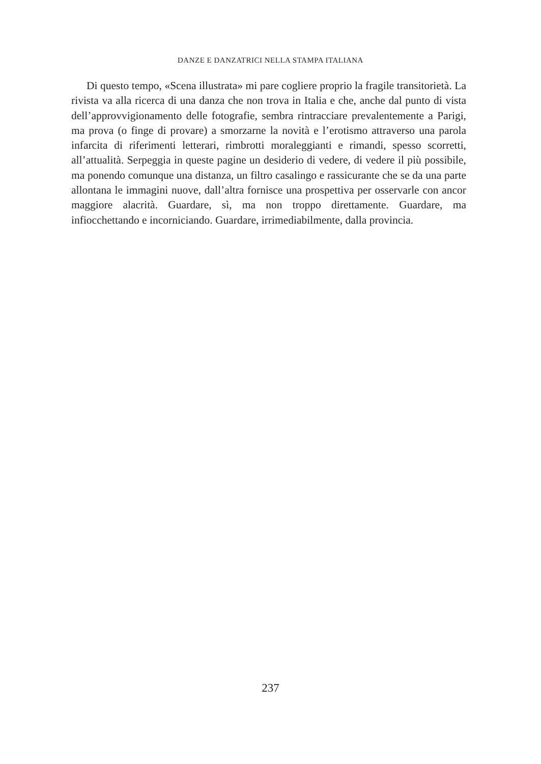DANZE E DANZATRICI NELLA STAMPA ITALIANA
Di questo tempo, «Scena illustrata» mi pare cogliere proprio la fragile transitorietà. La rivista va alla ricerca di una danza che non trova in Italia e che, anche dal punto di vista dell’approvvigionamento delle fotografie, sembra rintracciare prevalentemente a Parigi, ma prova (o finge di provare) a smorzarne la novità e l’erotismo attraverso una parola infarcita di riferimenti letterari, rimbrotti moraleggianti e rimandi, spesso scorretti, all’attualità. Serpeggia in queste pagine un desiderio di vedere, di vedere il più possibile, ma ponendo comunque una distanza, un filtro casalingo e rassicurante che se da una parte allontana le immagini nuove, dall’altra fornisce una prospettiva per osservarle con ancor maggiore alacrità. Guardare, sì, ma non troppo direttamente. Guardare, ma infiocchettando e incorniciando. Guardare, irrimediabilmente, dalla provincia.
237